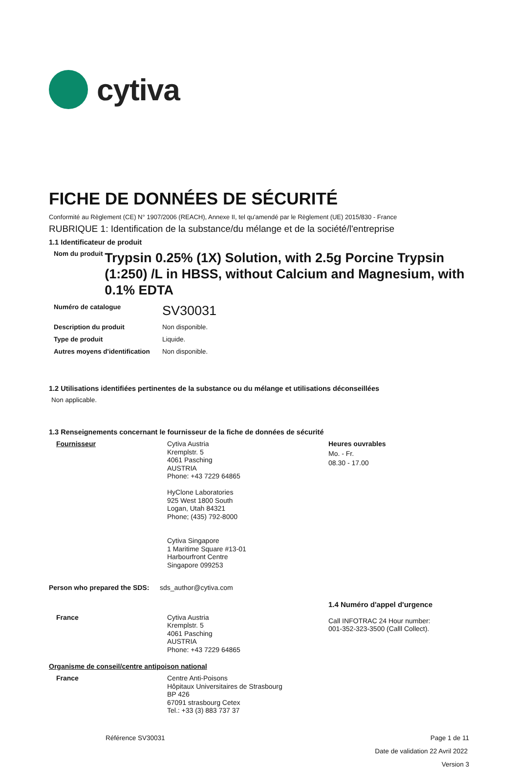cytiva
FICHE DE DONNÉES DE SÉCURITÉ
Conformité au Règlement (CE) N° 1907/2006 (REACH), Annexe II, tel qu'amendé par le Règlement (UE) 2015/830 - France
RUBRIQUE 1: Identification de la substance/du mélange et de la société/l'entreprise
1.1 Identificateur de produit
Nom du produit
Trypsin 0.25% (1X) Solution, with 2.5g Porcine Trypsin (1:250) /L in HBSS, without Calcium and Magnesium, with 0.1% EDTA
Numéro de catalogue
SV30031
Description du produit Non disponible.
Type de produit Liquide.
Autres moyens d'identification
Non disponible.
1.2 Utilisations identifiées pertinentes de la substance ou du mélange et utilisations déconseillées
Non applicable.
1.3 Renseignements concernant le fournisseur de la fiche de données de sécurité
Fournisseur Cytiva Austria
Kremplstr. 5
4061 Pasching
AUSTRIA
Phone: +43 7229 64865
HyClone Laboratories
925 West 1800 South
Logan, Utah 84321
Phone; (435) 792-8000
Cytiva Singapore
1 Maritime Square #13-01
Harbourfront Centre
Singapore 099253
Heures ouvrables
Mo. - Fr.
08.30 - 17.00
Person who prepared the SDS:
sds_author@cytiva.com
France Cytiva Austria
Kremplstr. 5
4061 Pasching
AUSTRIA
Phone: +43 7229 64865
1.4 Numéro d'appel d'urgence
Call INFOTRAC 24 Hour number:
001-352-323-3500 (Calll Collect).
Organisme de conseil/centre antipoison national
France Centre Anti-Poisons
Hôpitaux Universitaires de Strasbourg
BP 426
67091 strasbourg Cetex
Tel.: +33 (3) 883 737 37
Référence SV30031 Page 1 de 11
Date de validation 22 Avril 2022
Version 3